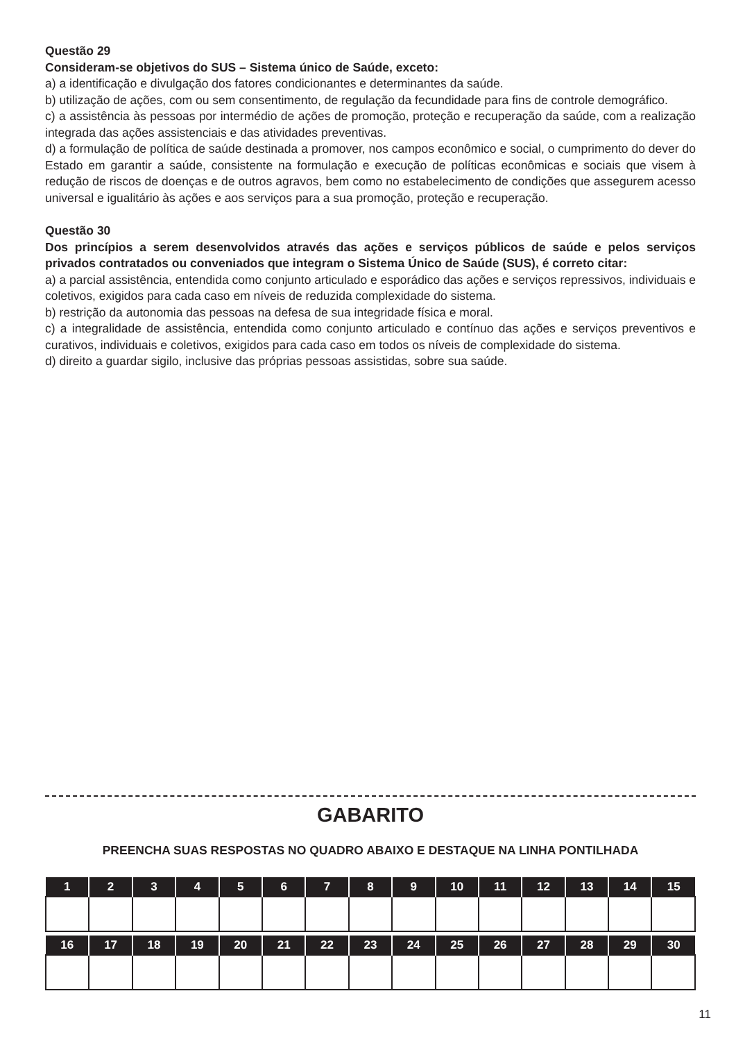Questão 29
Consideram-se objetivos do SUS – Sistema único de Saúde, exceto:
a) a identificação e divulgação dos fatores condicionantes e determinantes da saúde.
b) utilização de ações, com ou sem consentimento, de regulação da fecundidade para fins de controle demográfico.
c) a assistência às pessoas por intermédio de ações de promoção, proteção e recuperação da saúde, com a realização integrada das ações assistenciais e das atividades preventivas.
d) a formulação de política de saúde destinada a promover, nos campos econômico e social, o cumprimento do dever do Estado em garantir a saúde, consistente na formulação e execução de políticas econômicas e sociais que visem à redução de riscos de doenças e de outros agravos, bem como no estabelecimento de condições que assegurem acesso universal e igualitário às ações e aos serviços para a sua promoção, proteção e recuperação.
Questão 30
Dos princípios a serem desenvolvidos através das ações e serviços públicos de saúde e pelos serviços privados contratados ou conveniados que integram o Sistema Único de Saúde (SUS), é correto citar:
a) a parcial assistência, entendida como conjunto articulado e esporádico das ações e serviços repressivos, individuais e coletivos, exigidos para cada caso em níveis de reduzida complexidade do sistema.
b) restrição da autonomia das pessoas na defesa de sua integridade física e moral.
c) a integralidade de assistência, entendida como conjunto articulado e contínuo das ações e serviços preventivos e curativos, individuais e coletivos, exigidos para cada caso em todos os níveis de complexidade do sistema.
d) direito a guardar sigilo, inclusive das próprias pessoas assistidas, sobre sua saúde.
GABARITO
PREENCHA SUAS RESPOSTAS NO QUADRO ABAIXO E DESTAQUE NA LINHA PONTILHADA
| 1 | 2 | 3 | 4 | 5 | 6 | 7 | 8 | 9 | 10 | 11 | 12 | 13 | 14 | 15 |
| --- | --- | --- | --- | --- | --- | --- | --- | --- | --- | --- | --- | --- | --- | --- |
| 16 | 17 | 18 | 19 | 20 | 21 | 22 | 23 | 24 | 25 | 26 | 27 | 28 | 29 | 30 |
| --- | --- | --- | --- | --- | --- | --- | --- | --- | --- | --- | --- | --- | --- | --- |
11